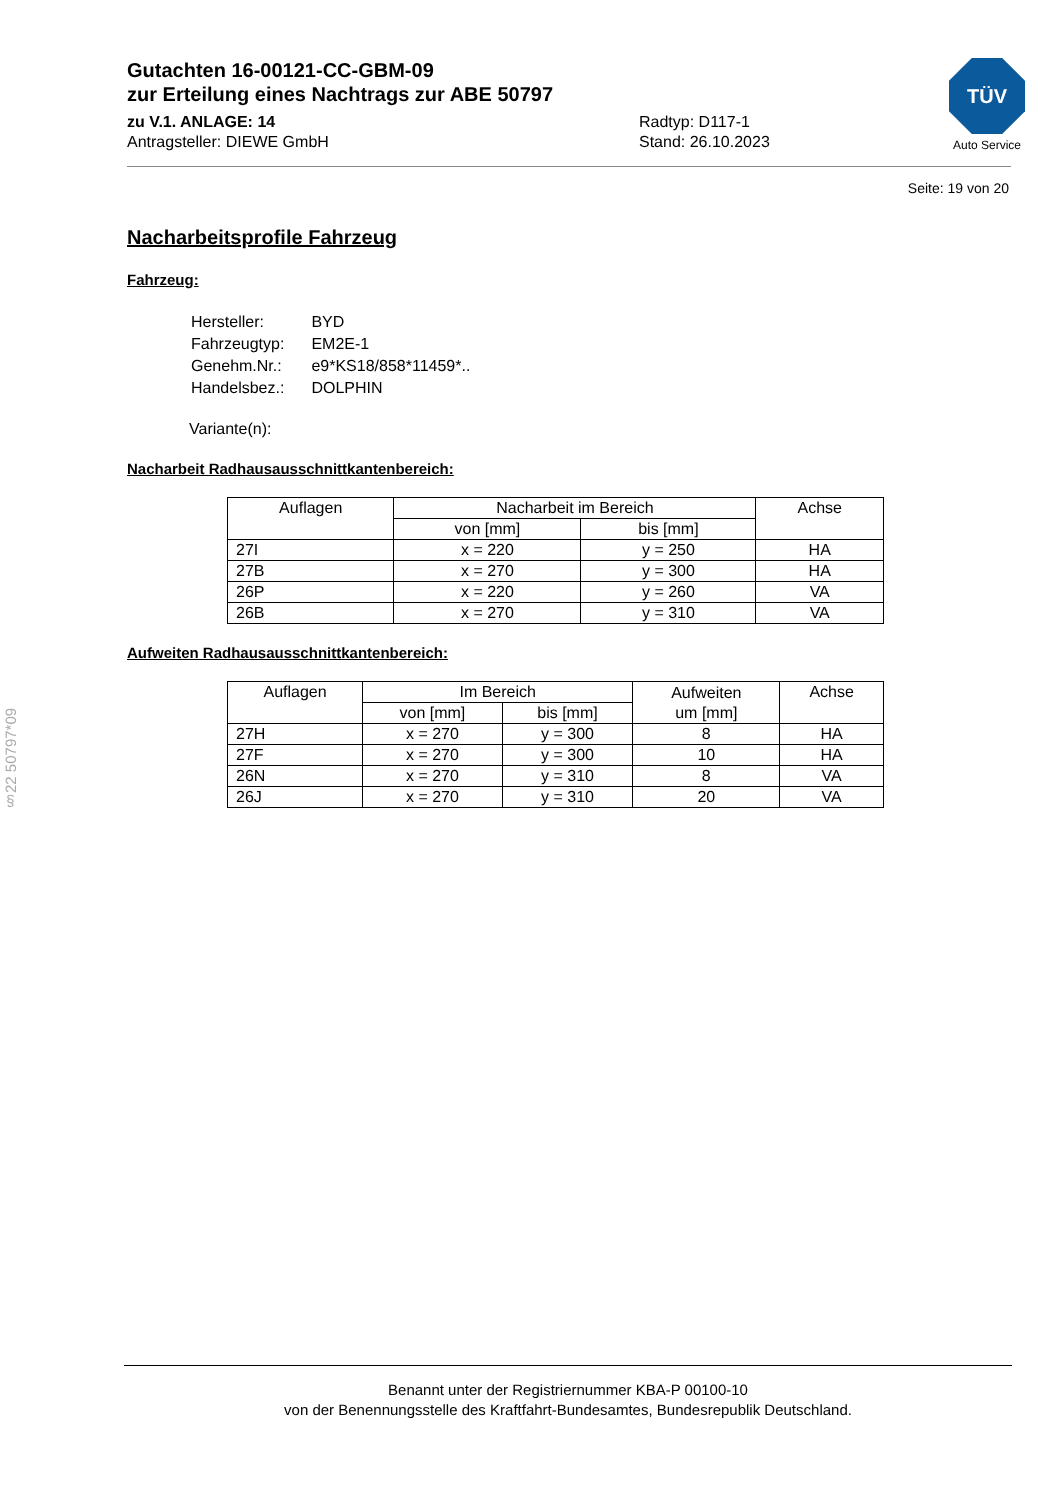§22 50797*09
Gutachten 16-00121-CC-GBM-09
zur Erteilung eines Nachtrags zur ABE 50797
zu V.1. ANLAGE: 14 Radtyp: D117-1
Antragsteller: DIEWE GmbH Stand: 26.10.2023
TÜV
Auto Service
Seite: 19 von 20
Nacharbeitsprofile Fahrzeug
Fahrzeug:
| Hersteller: | BYD |
| Fahrzeugtyp: | EM2E-1 |
| Genehm.Nr.: | e9*KS18/858*11459*.. |
| Handelsbez.: | DOLPHIN |
Variante(n):
Nacharbeit Radhausausschnittkantenbereich:
| Auflagen | Nacharbeit im Bereich | | Achse |
| --- | --- | --- | --- |
| | von [mm] | bis [mm] | |
| 27I | x = 220 | y = 250 | HA |
| 27B | x = 270 | y = 300 | HA |
| 26P | x = 220 | y = 260 | VA |
| 26B | x = 270 | y = 310 | VA |
Aufweiten Radhausausschnittkantenbereich:
| Auflagen | Im Bereich | | Aufweiten um [mm] | Achse |
| --- | --- | --- | --- | --- |
| | von [mm] | bis [mm] | | |
| 27H | x = 270 | y = 300 | 8 | HA |
| 27F | x = 270 | y = 300 | 10 | HA |
| 26N | x = 270 | y = 310 | 8 | VA |
| 26J | x = 270 | y = 310 | 20 | VA |
Benannt unter der Registriernummer KBA-P 00100-10
von der Benennungsstelle des Kraftfahrt-Bundesamtes, Bundesrepublik Deutschland.